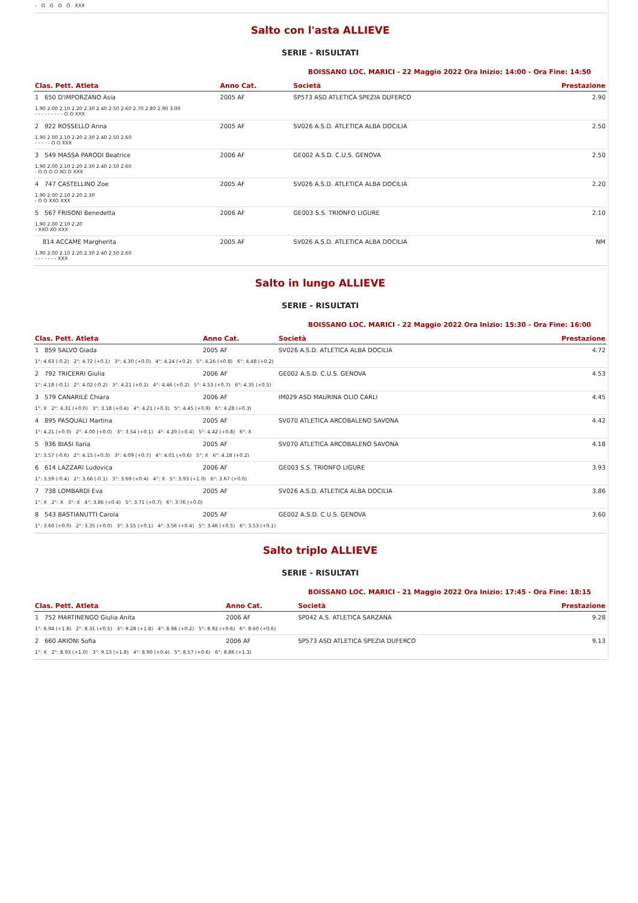| - O O O O XXX |
Salto con l'asta ALLIEVE
SERIE - RISULTATI
BOISSANO LOC. MARICI - 22 Maggio 2022 Ora Inizio: 14:00 - Ora Fine: 14:50
| Clas. Pett. Atleta | Anno Cat. | Società | Prestazione |
| --- | --- | --- | --- |
| 1 650 D'IMPORZANO Asia | 2005 AF | SP573 ASD ATLETICA SPEZIA DUFERCO | 2.90 |
| 1.90 2.00 2.10 2.20 2.30 2.40 2.50 2.60 2.70 2.80 2.90 3.00 - - - - - - - - - O O XXX | | | |
| 2 922 ROSSELLO Anna | 2005 AF | SV026 A.S.D. ATLETICA ALBA DOCILIA | 2.50 |
| 1.90 2.00 2.10 2.20 2.30 2.40 2.50 2.60 - - - - - O O XXX | | | |
| 3 549 MASSA PARODI Beatrice | 2006 AF | GE002 A.S.D. C.U.S. GENOVA | 2.50 |
| 1.90 2.00 2.10 2.20 2.30 2.40 2.50 2.60 - O O O O XO O XXX | | | |
| 4 747 CASTELLINO Zoe | 2005 AF | SV026 A.S.D. ATLETICA ALBA DOCILIA | 2.20 |
| 1.90 2.00 2.10 2.20 2.30 - O O XXO XXX | | | |
| 5 567 FRISONI Benedetta | 2006 AF | GE003 S.S. TRIONFO LIGURE | 2.10 |
| 1.90 2.00 2.10 2.20 - XXO XO XXX | | | |
| 814 ACCAME Margherita | 2005 AF | SV026 A.S.D. ATLETICA ALBA DOCILIA | NM |
| 1.90 2.00 2.10 2.20 2.30 2.40 2.50 2.60 - - - - - - - XXX | | | |
Salto in lungo ALLIEVE
SERIE - RISULTATI
BOISSANO LOC. MARICI - 22 Maggio 2022 Ora Inizio: 15:30 - Ora Fine: 16:00
| Clas. Pett. Atleta | Anno Cat. | Società | Prestazione |
| --- | --- | --- | --- |
| 1 859 SALVO Giada | 2005 AF | SV026 A.S.D. ATLETICA ALBA DOCILIA | 4.72 |
| 1°: 4.63 (-0.2) 2°: 4.72 (+0.1) 3°: 4.30 (+0.0) 4°: 4.24 (+0.2) 5°: 4.26 (+0.8) 6°: 4.48 (+0.2) | | | |
| 2 792 TRICERRI Giulia | 2006 AF | GE002 A.S.D. C.U.S. GENOVA | 4.53 |
| 1°: 4.18 (-0.1) 2°: 4.02 (-0.2) 3°: 4.21 (+0.1) 4°: 4.46 (+0.2) 5°: 4.53 (+0.7) 6°: 4.35 (+0.5) | | | |
| 3 579 CANARILE Chiara | 2006 AF | IM029 ASD MAURINA OLIO CARLI | 4.45 |
| 1°: X 2°: 4.31 (+0.0) 3°: 3.18 (+0.4) 4°: 4.21 (+0.3) 5°: 4.45 (+0.9) 6°: 4.28 (+0.3) | | | |
| 4 895 PASQUALI Martina | 2005 AF | SV070 ATLETICA ARCOBALENO SAVONA | 4.42 |
| 1°: 4.21 (+0.0) 2°: 4.00 (+0.0) 3°: 3.54 (+0.1) 4°: 4.20 (+0.4) 5°: 4.42 (+0.8) 6°: X | | | |
| 5 936 BIASI Ilaria | 2005 AF | SV070 ATLETICA ARCOBALENO SAVONA | 4.18 |
| 1°: 3.57 (-0.6) 2°: 4.15 (+0.3) 3°: 4.09 (+0.7) 4°: 4.01 (+0.6) 5°: X 6°: 4.18 (+0.2) | | | |
| 6 614 LAZZARI Ludovica | 2006 AF | GE003 S.S. TRIONFO LIGURE | 3.93 |
| 1°: 3.59 (-0.4) 2°: 3.66 (-0.1) 3°: 3.69 (+0.4) 4°: X 5°: 3.93 (+1.0) 6°: 3.67 (+0.0) | | | |
| 7 738 LOMBARDI Eva | 2005 AF | SV026 A.S.D. ATLETICA ALBA DOCILIA | 3.86 |
| 1°: X 2°: X 3°: X 4°: 3.86 (+0.4) 5°: 3.71 (+0.7) 6°: 3.76 (+0.0) | | | |
| 8 543 BASTIANUTTI Carola | 2005 AF | GE002 A.S.D. C.U.S. GENOVA | 3.60 |
| 1°: 3.60 (+0.0) 2°: 3.35 (+0.0) 3°: 3.55 (+0.1) 4°: 3.56 (+0.4) 5°: 3.46 (+0.5) 6°: 3.53 (+0.1) | | | |
Salto triplo ALLIEVE
SERIE - RISULTATI
BOISSANO LOC. MARICI - 21 Maggio 2022 Ora Inizio: 17:45 - Ora Fine: 18:15
| Clas. Pett. Atleta | Anno Cat. | Società | Prestazione |
| --- | --- | --- | --- |
| 1 752 MARTINENGO Giulia Anita | 2006 AF | SP042 A.S. ATLETICA SARZANA | 9.28 |
| 1°: 8.94 (+1.8) 2°: 8.31 (+0.5) 3°: 9.28 (+1.8) 4°: 8.98 (+0.2) 5°: 8.92 (+0.6) 6°: 8.60 (+0.6) | | | |
| 2 660 ARIONI Sofia | 2006 AF | SP573 ASD ATLETICA SPEZIA DUFERCO | 9.13 |
| 1°: X 2°: 8.93 (+1.0) 3°: 9.13 (+1.8) 4°: 8.90 (+0.4) 5°: 8.57 (+0.6) 6°: 8.86 (+1.3) | | | |